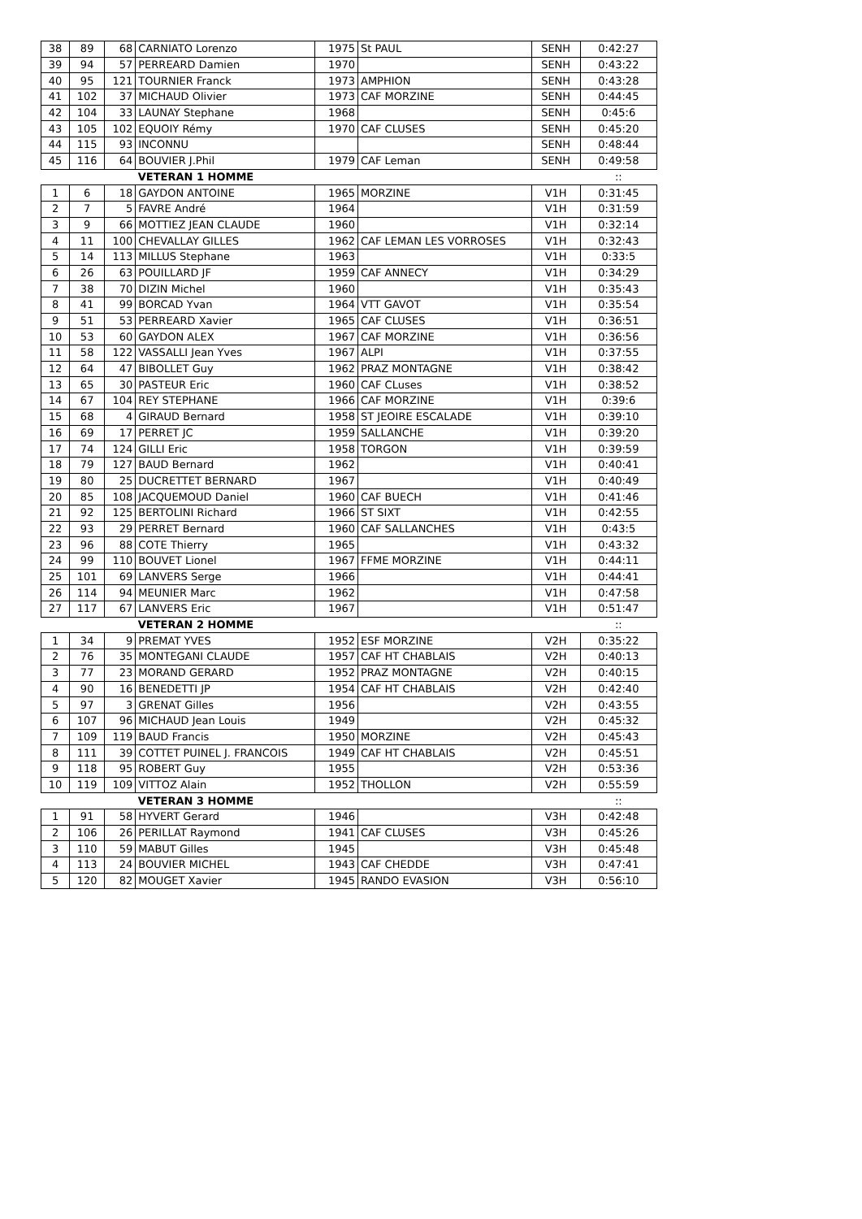| 38 | 89 | 68 | CARNIATO Lorenzo | 1975 | St PAUL | SENH | 0:42:27 |
| 39 | 94 | 57 | PERREARD Damien | 1970 | | SENH | 0:43:22 |
| 40 | 95 | 121 | TOURNIER Franck | 1973 | AMPHION | SENH | 0:43:28 |
| 41 | 102 | 37 | MICHAUD Olivier | 1973 | CAF MORZINE | SENH | 0:44:45 |
| 42 | 104 | 33 | LAUNAY Stephane | 1968 | | SENH | 0:45:6 |
| 43 | 105 | 102 | EQUOIY Rémy | 1970 | CAF CLUSES | SENH | 0:45:20 |
| 44 | 115 | 93 | INCONNU | | | SENH | 0:48:44 |
| 45 | 116 | 64 | BOUVIER J.Phil | 1979 | CAF Leman | SENH | 0:49:58 |
| | | | VETERAN 1 HOMME | | | | :: |
| 1 | 6 | 18 | GAYDON ANTOINE | 1965 | MORZINE | V1H | 0:31:45 |
| 2 | 7 | 5 | FAVRE André | 1964 | | V1H | 0:31:59 |
| 3 | 9 | 66 | MOTTIEZ JEAN CLAUDE | 1960 | | V1H | 0:32:14 |
| 4 | 11 | 100 | CHEVALLAY GILLES | 1962 | CAF LEMAN LES VORROSES | V1H | 0:32:43 |
| 5 | 14 | 113 | MILLUS Stephane | 1963 | | V1H | 0:33:5 |
| 6 | 26 | 63 | POUILLARD JF | 1959 | CAF ANNECY | V1H | 0:34:29 |
| 7 | 38 | 70 | DIZIN Michel | 1960 | | V1H | 0:35:43 |
| 8 | 41 | 99 | BORCAD Yvan | 1964 | VTT GAVOT | V1H | 0:35:54 |
| 9 | 51 | 53 | PERREARD Xavier | 1965 | CAF CLUSES | V1H | 0:36:51 |
| 10 | 53 | 60 | GAYDON ALEX | 1967 | CAF MORZINE | V1H | 0:36:56 |
| 11 | 58 | 122 | VASSALLI Jean Yves | 1967 | ALPI | V1H | 0:37:55 |
| 12 | 64 | 47 | BIBOLLET Guy | 1962 | PRAZ MONTAGNE | V1H | 0:38:42 |
| 13 | 65 | 30 | PASTEUR Eric | 1960 | CAF CLuses | V1H | 0:38:52 |
| 14 | 67 | 104 | REY STEPHANE | 1966 | CAF MORZINE | V1H | 0:39:6 |
| 15 | 68 | 4 | GIRAUD Bernard | 1958 | ST JEOIRE ESCALADE | V1H | 0:39:10 |
| 16 | 69 | 17 | PERRET JC | 1959 | SALLANCHE | V1H | 0:39:20 |
| 17 | 74 | 124 | GILLI Eric | 1958 | TORGON | V1H | 0:39:59 |
| 18 | 79 | 127 | BAUD Bernard | 1962 | | V1H | 0:40:41 |
| 19 | 80 | 25 | DUCRETTET BERNARD | 1967 | | V1H | 0:40:49 |
| 20 | 85 | 108 | JACQUEMOUD Daniel | 1960 | CAF BUECH | V1H | 0:41:46 |
| 21 | 92 | 125 | BERTOLINI Richard | 1966 | ST SIXT | V1H | 0:42:55 |
| 22 | 93 | 29 | PERRET Bernard | 1960 | CAF SALLANCHES | V1H | 0:43:5 |
| 23 | 96 | 88 | COTE Thierry | 1965 | | V1H | 0:43:32 |
| 24 | 99 | 110 | BOUVET Lionel | 1967 | FFME MORZINE | V1H | 0:44:11 |
| 25 | 101 | 69 | LANVERS Serge | 1966 | | V1H | 0:44:41 |
| 26 | 114 | 94 | MEUNIER Marc | 1962 | | V1H | 0:47:58 |
| 27 | 117 | 67 | LANVERS Eric | 1967 | | V1H | 0:51:47 |
| | | | VETERAN 2 HOMME | | | | :: |
| 1 | 34 | 9 | PREMAT YVES | 1952 | ESF MORZINE | V2H | 0:35:22 |
| 2 | 76 | 35 | MONTEGANI CLAUDE | 1957 | CAF HT CHABLAIS | V2H | 0:40:13 |
| 3 | 77 | 23 | MORAND GERARD | 1952 | PRAZ MONTAGNE | V2H | 0:40:15 |
| 4 | 90 | 16 | BENEDETTI JP | 1954 | CAF HT CHABLAIS | V2H | 0:42:40 |
| 5 | 97 | 3 | GRENAT Gilles | 1956 | | V2H | 0:43:55 |
| 6 | 107 | 96 | MICHAUD Jean Louis | 1949 | | V2H | 0:45:32 |
| 7 | 109 | 119 | BAUD Francis | 1950 | MORZINE | V2H | 0:45:43 |
| 8 | 111 | 39 | COTTET PUINEL J. FRANCOIS | 1949 | CAF HT CHABLAIS | V2H | 0:45:51 |
| 9 | 118 | 95 | ROBERT Guy | 1955 | | V2H | 0:53:36 |
| 10 | 119 | 109 | VITTOZ Alain | 1952 | THOLLON | V2H | 0:55:59 |
| | | | VETERAN 3 HOMME | | | | :: |
| 1 | 91 | 58 | HYVERT Gerard | 1946 | | V3H | 0:42:48 |
| 2 | 106 | 26 | PERILLAT Raymond | 1941 | CAF CLUSES | V3H | 0:45:26 |
| 3 | 110 | 59 | MABUT Gilles | 1945 | | V3H | 0:45:48 |
| 4 | 113 | 24 | BOUVIER MICHEL | 1943 | CAF CHEDDE | V3H | 0:47:41 |
| 5 | 120 | 82 | MOUGET Xavier | 1945 | RANDO EVASION | V3H | 0:56:10 |